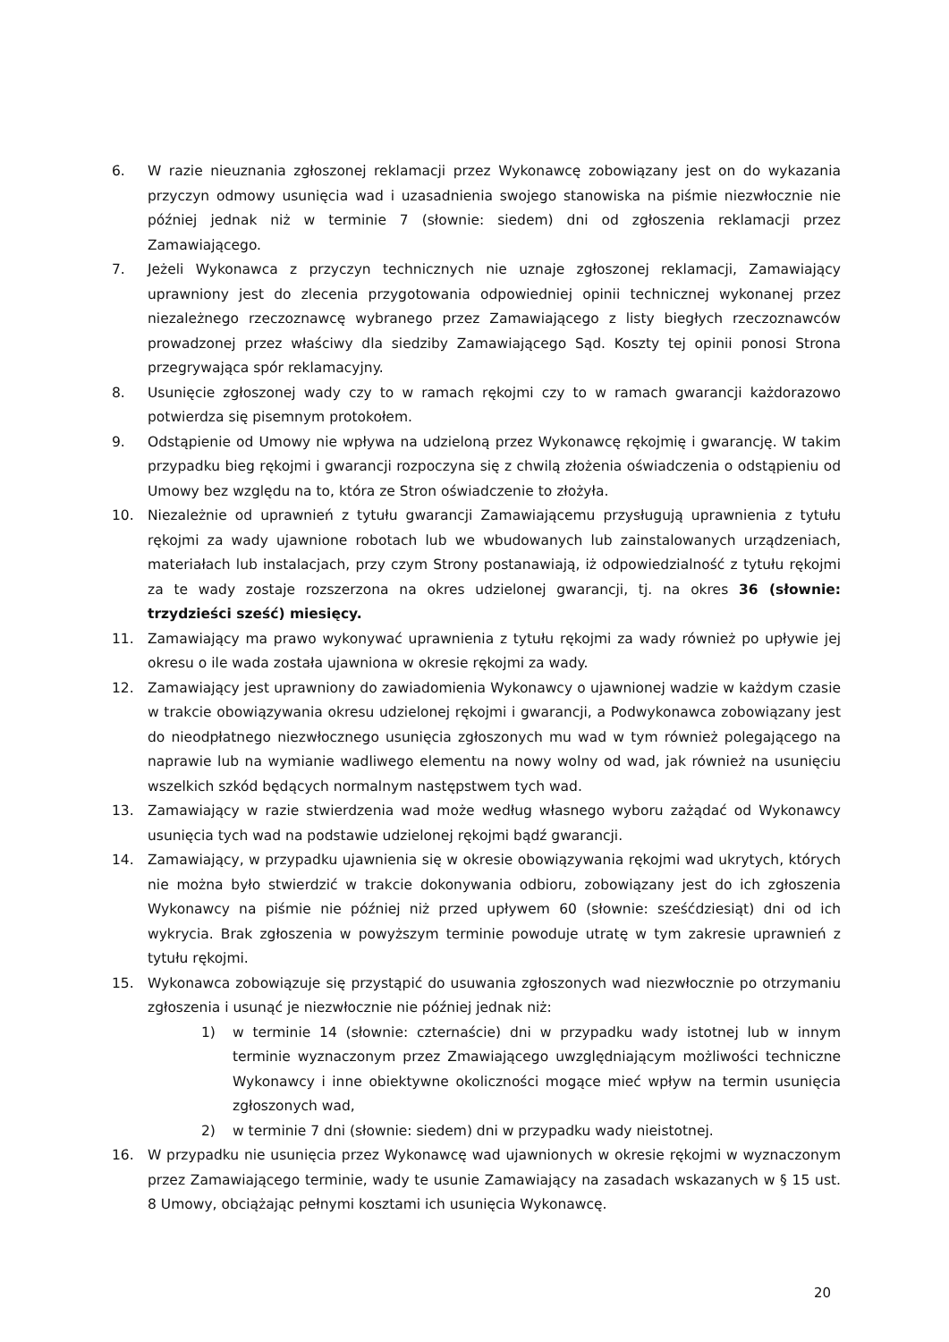6. W razie nieuznania zgłoszonej reklamacji przez Wykonawcę zobowiązany jest on do wykazania przyczyn odmowy usunięcia wad i uzasadnienia swojego stanowiska na piśmie niezwłocznie nie później jednak niż w terminie 7 (słownie: siedem) dni od zgłoszenia reklamacji przez Zamawiającego.
7. Jeżeli Wykonawca z przyczyn technicznych nie uznaje zgłoszonej reklamacji, Zamawiający uprawniony jest do zlecenia przygotowania odpowiedniej opinii technicznej wykonanej przez niezależnego rzeczoznawcę wybranego przez Zamawiającego z listy biegłych rzeczoznawców prowadzonej przez właściwy dla siedziby Zamawiającego Sąd. Koszty tej opinii ponosi Strona przegrywająca spór reklamacyjny.
8. Usunięcie zgłoszonej wady czy to w ramach rękojmi czy to w ramach gwarancji każdorazowo potwierdza się pisemnym protokołem.
9. Odstąpienie od Umowy nie wpływa na udzieloną przez Wykonawcę rękojmię i gwarancję. W takim przypadku bieg rękojmi i gwarancji rozpoczyna się z chwilą złożenia oświadczenia o odstąpieniu od Umowy bez względu na to, która ze Stron oświadczenie to złożyła.
10. Niezależnie od uprawnień z tytułu gwarancji Zamawiającemu przysługują uprawnienia z tytułu rękojmi za wady ujawnione robotach lub we wbudowanych lub zainstalowanych urządzeniach, materiałach lub instalacjach, przy czym Strony postanawiają, iż odpowiedzialność z tytułu rękojmi za te wady zostaje rozszerzona na okres udzielonej gwarancji, tj. na okres 36 (słownie: trzydzieści sześć) miesięcy.
11. Zamawiający ma prawo wykonywać uprawnienia z tytułu rękojmi za wady również po upływie jej okresu o ile wada została ujawniona w okresie rękojmi za wady.
12. Zamawiający jest uprawniony do zawiadomienia Wykonawcy o ujawnionej wadzie w każdym czasie w trakcie obowiązywania okresu udzielonej rękojmi i gwarancji, a Podwykonawca zobowiązany jest do nieodpłatnego niezwłocznego usunięcia zgłoszonych mu wad w tym również polegającego na naprawie lub na wymianie wadliwego elementu na nowy wolny od wad, jak również na usunięciu wszelkich szkód będących normalnym następstwem tych wad.
13. Zamawiający w razie stwierdzenia wad może według własnego wyboru zażądać od Wykonawcy usunięcia tych wad na podstawie udzielonej rękojmi bądź gwarancji.
14. Zamawiający, w przypadku ujawnienia się w okresie obowiązywania rękojmi wad ukrytych, których nie można było stwierdzić w trakcie dokonywania odbioru, zobowiązany jest do ich zgłoszenia Wykonawcy na piśmie nie później niż przed upływem 60 (słownie: sześćdziesiąt) dni od ich wykrycia. Brak zgłoszenia w powyższym terminie powoduje utratę w tym zakresie uprawnień z tytułu rękojmi.
15. Wykonawca zobowiązuje się przystąpić do usuwania zgłoszonych wad niezwłocznie po otrzymaniu zgłoszenia i usunąć je niezwłocznie nie później jednak niż:
1) w terminie 14 (słownie: czternaście) dni w przypadku wady istotnej lub w innym terminie wyznaczonym przez Zmawiającego uwzględniającym możliwości techniczne Wykonawcy i inne obiektywne okoliczności mogące mieć wpływ na termin usunięcia zgłoszonych wad,
2) w terminie 7 dni (słownie: siedem) dni w przypadku wady nieistotnej.
16. W przypadku nie usunięcia przez Wykonawcę wad ujawnionych w okresie rękojmi w wyznaczonym przez Zamawiającego terminie, wady te usunie Zamawiający na zasadach wskazanych w § 15 ust. 8 Umowy, obciążając pełnymi kosztami ich usunięcia Wykonawcę.
20